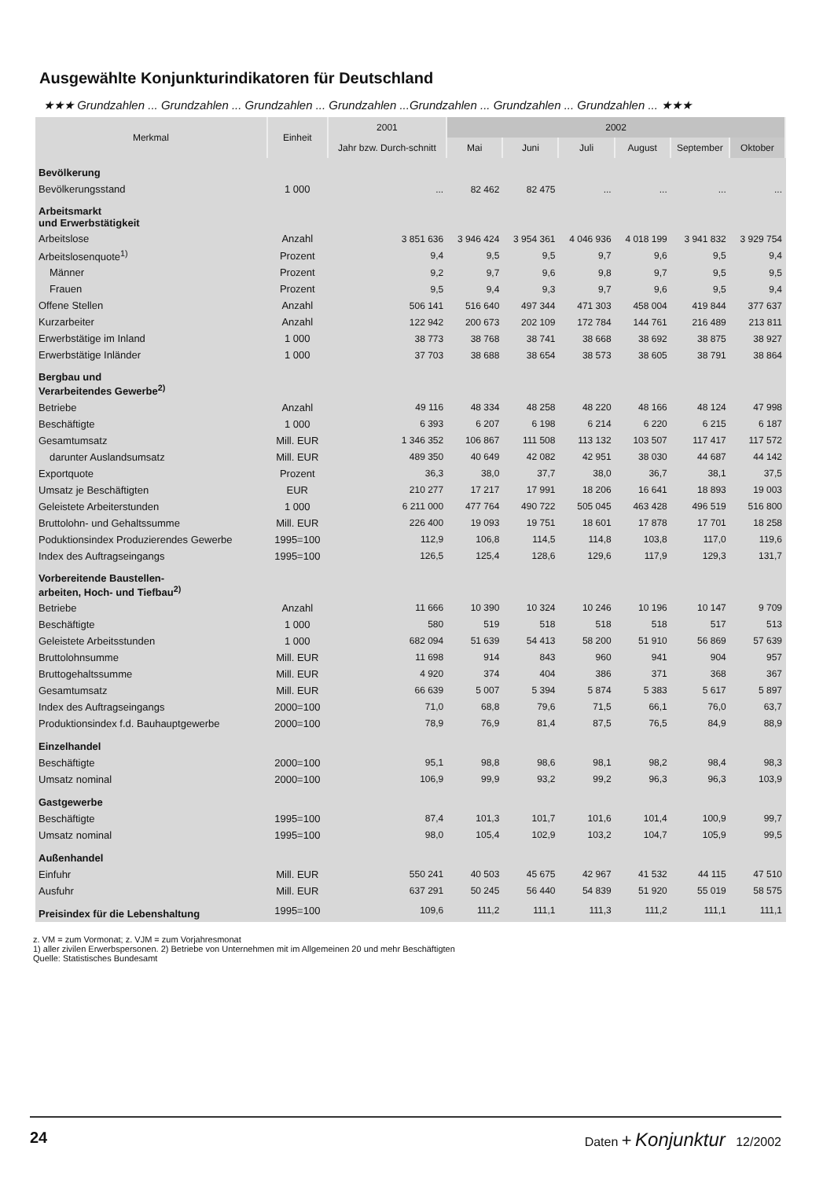Ausgewählte Konjunkturindikatoren für Deutschland
★★★ Grundzahlen ... Grundzahlen ... Grundzahlen ... Grundzahlen ...Grundzahlen ... Grundzahlen ... Grundzahlen ... ★★★
| Merkmal | Einheit | 2001 | 2002 | | | | | |
| --- | --- | --- | --- | --- | --- | --- | --- | --- |
| | | Jahr bzw. Durch-schnitt | Mai | Juni | Juli | August | September | Oktober |
| Bevölkerung | | | | | | | | |
| Bevölkerungsstand | 1 000 | ... | 82 462 | 82 475 | ... | ... | ... | ... |
| Arbeitsmarkt und Erwerbstätigkeit | | | | | | | | |
| Arbeitslose | Anzahl | 3 851 636 | 3 946 424 | 3 954 361 | 4 046 936 | 4 018 199 | 3 941 832 | 3 929 754 |
| Arbeitslosenquote<sup>1)</sup> | Prozent | 9,4 | 9,5 | 9,5 | 9,7 | 9,6 | 9,5 | 9,4 |
| Männer | Prozent | 9,2 | 9,7 | 9,6 | 9,8 | 9,7 | 9,5 | 9,5 |
| Frauen | Prozent | 9,5 | 9,4 | 9,3 | 9,7 | 9,6 | 9,5 | 9,4 |
| Offene Stellen | Anzahl | 506 141 | 516 640 | 497 344 | 471 303 | 458 004 | 419 844 | 377 637 |
| Kurzarbeiter | Anzahl | 122 942 | 200 673 | 202 109 | 172 784 | 144 761 | 216 489 | 213 811 |
| Erwerbstätige im Inland | 1 000 | 38 773 | 38 768 | 38 741 | 38 668 | 38 692 | 38 875 | 38 927 |
| Erwerbstätige Inländer | 1 000 | 37 703 | 38 688 | 38 654 | 38 573 | 38 605 | 38 791 | 38 864 |
| Bergbau und Verarbeitendes Gewerbe<sup>2)</sup> | | | | | | | | |
| Betriebe | Anzahl | 49 116 | 48 334 | 48 258 | 48 220 | 48 166 | 48 124 | 47 998 |
| Beschäftigte | 1 000 | 6 393 | 6 207 | 6 198 | 6 214 | 6 220 | 6 215 | 6 187 |
| Gesamtumsatz | Mill. EUR | 1 346 352 | 106 867 | 111 508 | 113 132 | 103 507 | 117 417 | 117 572 |
| darunter Auslandsumsatz | Mill. EUR | 489 350 | 40 649 | 42 082 | 42 951 | 38 030 | 44 687 | 44 142 |
| Exportquote | Prozent | 36,3 | 38,0 | 37,7 | 38,0 | 36,7 | 38,1 | 37,5 |
| Umsatz je Beschäftigten | EUR | 210 277 | 17 217 | 17 991 | 18 206 | 16 641 | 18 893 | 19 003 |
| Geleistete Arbeiterstunden | 1 000 | 6 211 000 | 477 764 | 490 722 | 505 045 | 463 428 | 496 519 | 516 800 |
| Bruttolohn- und Gehaltssumme | Mill. EUR | 226 400 | 19 093 | 19 751 | 18 601 | 17 878 | 17 701 | 18 258 |
| Poduktionsindex Produzierendes Gewerbe | 1995=100 | 112,9 | 106,8 | 114,5 | 114,8 | 103,8 | 117,0 | 119,6 |
| Index des Auftragseingangs | 1995=100 | 126,5 | 125,4 | 128,6 | 129,6 | 117,9 | 129,3 | 131,7 |
| Vorbereitende Baustellen- arbeiten, Hoch- und Tiefbau<sup>2)</sup> | | | | | | | | |
| Betriebe | Anzahl | 11 666 | 10 390 | 10 324 | 10 246 | 10 196 | 10 147 | 9 709 |
| Beschäftigte | 1 000 | 580 | 519 | 518 | 518 | 518 | 517 | 513 |
| Geleistete Arbeitsstunden | 1 000 | 682 094 | 51 639 | 54 413 | 58 200 | 51 910 | 56 869 | 57 639 |
| Bruttolohnsumme | Mill. EUR | 11 698 | 914 | 843 | 960 | 941 | 904 | 957 |
| Bruttogehaltssumme | Mill. EUR | 4 920 | 374 | 404 | 386 | 371 | 368 | 367 |
| Gesamtumsatz | Mill. EUR | 66 639 | 5 007 | 5 394 | 5 874 | 5 383 | 5 617 | 5 897 |
| Index des Auftragseingangs | 2000=100 | 71,0 | 68,8 | 79,6 | 71,5 | 66,1 | 76,0 | 63,7 |
| Produktionsindex f.d. Bauhauptgewerbe | 2000=100 | 78,9 | 76,9 | 81,4 | 87,5 | 76,5 | 84,9 | 88,9 |
| Einzelhandel | | | | | | | | |
| Beschäftigte | 2000=100 | 95,1 | 98,8 | 98,6 | 98,1 | 98,2 | 98,4 | 98,3 |
| Umsatz nominal | 2000=100 | 106,9 | 99,9 | 93,2 | 99,2 | 96,3 | 96,3 | 103,9 |
| Gastgewerbe | | | | | | | | |
| Beschäftigte | 1995=100 | 87,4 | 101,3 | 101,7 | 101,6 | 101,4 | 100,9 | 99,7 |
| Umsatz nominal | 1995=100 | 98,0 | 105,4 | 102,9 | 103,2 | 104,7 | 105,9 | 99,5 |
| Außenhandel | | | | | | | | |
| Einfuhr | Mill. EUR | 550 241 | 40 503 | 45 675 | 42 967 | 41 532 | 44 115 | 47 510 |
| Ausfuhr | Mill. EUR | 637 291 | 50 245 | 56 440 | 54 839 | 51 920 | 55 019 | 58 575 |
| Preisindex für die Lebenshaltung | 1995=100 | 109,6 | 111,2 | 111,1 | 111,3 | 111,2 | 111,1 | 111,1 |
z. VM = zum Vormonat; z. VJM = zum Vorjahresmonat
1) aller zivilen Erwerbspersonen. 2) Betriebe von Unternehmen mit im Allgemeinen 20 und mehr Beschäftigten
Quelle: Statistisches Bundesamt
24 Daten + Konjunktur 12/2002